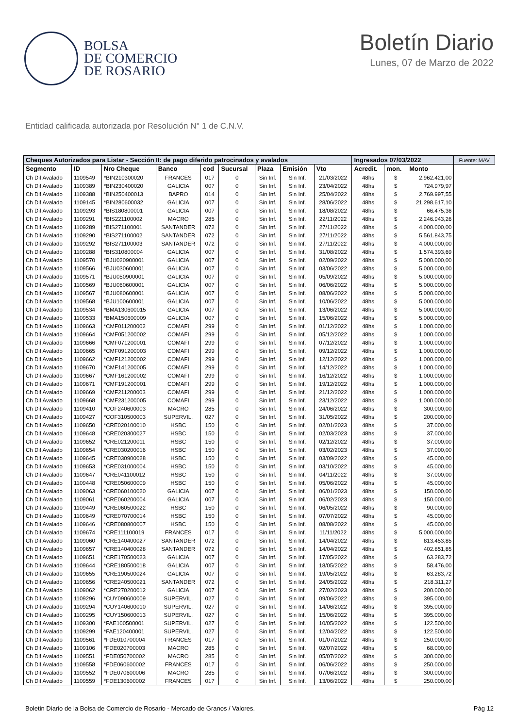BOLSA
DE COMERCIO
DE ROSARIO
Boletín Diario
Lunes, 07 de Marzo de 2022
Entidad calificada autorizada por Resolución N° 1 de C.N.V.
| Cheques Autorizados para Listar - Sección II: de pago diferido patrocinados y avalados | | | | | | | | | Ingresados 07/03/2022 | | | Fuente: MAV |
| --- | --- | --- | --- | --- | --- | --- | --- | --- | --- | --- | --- | --- |
| Segmento | ID | Nro Cheque | Banco | cod | Sucursal | Plaza | Emisión | Vto | Acredit. | mon. | Monto | |
| Ch Dif Avalado | 1109549 | *BIN210300020 | FRANCES | 017 | 0 | Sin Inf. | Sin Inf. | 21/03/2022 | 48hs | $ | 2.962.421,00 | |
| Ch Dif Avalado | 1109389 | *BIN230400020 | GALICIA | 007 | 0 | Sin Inf. | Sin Inf. | 23/04/2022 | 48hs | $ | 724.979,97 | |
| Ch Dif Avalado | 1109388 | *BIN250400013 | BAPRO | 014 | 0 | Sin Inf. | Sin Inf. | 25/04/2022 | 48hs | $ | 2.769.997,55 | |
| Ch Dif Avalado | 1109145 | *BIN280600032 | GALICIA | 007 | 0 | Sin Inf. | Sin Inf. | 28/06/2022 | 48hs | $ | 21.298.617,10 | |
| Ch Dif Avalado | 1109293 | *BIS180800001 | GALICIA | 007 | 0 | Sin Inf. | Sin Inf. | 18/08/2022 | 48hs | $ | 66.475,36 | |
| Ch Dif Avalado | 1109291 | *BIS221100002 | MACRO | 285 | 0 | Sin Inf. | Sin Inf. | 22/11/2022 | 48hs | $ | 2.246.943,26 | |
| Ch Dif Avalado | 1109289 | *BIS271100001 | SANTANDER | 072 | 0 | Sin Inf. | Sin Inf. | 27/11/2022 | 48hs | $ | 4.000.000,00 | |
| Ch Dif Avalado | 1109290 | *BIS271100002 | SANTANDER | 072 | 0 | Sin Inf. | Sin Inf. | 27/11/2022 | 48hs | $ | 5.561.843,75 | |
| Ch Dif Avalado | 1109292 | *BIS271100003 | SANTANDER | 072 | 0 | Sin Inf. | Sin Inf. | 27/11/2022 | 48hs | $ | 4.000.000,00 | |
| Ch Dif Avalado | 1109288 | *BIS310800004 | GALICIA | 007 | 0 | Sin Inf. | Sin Inf. | 31/08/2022 | 48hs | $ | 1.574.393,69 | |
| Ch Dif Avalado | 1109570 | *BJU020900001 | GALICIA | 007 | 0 | Sin Inf. | Sin Inf. | 02/09/2022 | 48hs | $ | 5.000.000,00 | |
| Ch Dif Avalado | 1109566 | *BJU030600001 | GALICIA | 007 | 0 | Sin Inf. | Sin Inf. | 03/06/2022 | 48hs | $ | 5.000.000,00 | |
| Ch Dif Avalado | 1109571 | *BJU050900001 | GALICIA | 007 | 0 | Sin Inf. | Sin Inf. | 05/09/2022 | 48hs | $ | 5.000.000,00 | |
| Ch Dif Avalado | 1109569 | *BJU060600001 | GALICIA | 007 | 0 | Sin Inf. | Sin Inf. | 06/06/2022 | 48hs | $ | 5.000.000,00 | |
| Ch Dif Avalado | 1109567 | *BJU080600001 | GALICIA | 007 | 0 | Sin Inf. | Sin Inf. | 08/06/2022 | 48hs | $ | 5.000.000,00 | |
| Ch Dif Avalado | 1109568 | *BJU100600001 | GALICIA | 007 | 0 | Sin Inf. | Sin Inf. | 10/06/2022 | 48hs | $ | 5.000.000,00 | |
| Ch Dif Avalado | 1109534 | *BMA130600015 | GALICIA | 007 | 0 | Sin Inf. | Sin Inf. | 13/06/2022 | 48hs | $ | 5.000.000,00 | |
| Ch Dif Avalado | 1109533 | *BMA150600009 | GALICIA | 007 | 0 | Sin Inf. | Sin Inf. | 15/06/2022 | 48hs | $ | 5.000.000,00 | |
| Ch Dif Avalado | 1109663 | *CMF011200002 | COMAFI | 299 | 0 | Sin Inf. | Sin Inf. | 01/12/2022 | 48hs | $ | 1.000.000,00 | |
| Ch Dif Avalado | 1109664 | *CMF051200002 | COMAFI | 299 | 0 | Sin Inf. | Sin Inf. | 05/12/2022 | 48hs | $ | 1.000.000,00 | |
| Ch Dif Avalado | 1109666 | *CMF071200001 | COMAFI | 299 | 0 | Sin Inf. | Sin Inf. | 07/12/2022 | 48hs | $ | 1.000.000,00 | |
| Ch Dif Avalado | 1109665 | *CMF091200003 | COMAFI | 299 | 0 | Sin Inf. | Sin Inf. | 09/12/2022 | 48hs | $ | 1.000.000,00 | |
| Ch Dif Avalado | 1109662 | *CMF121200002 | COMAFI | 299 | 0 | Sin Inf. | Sin Inf. | 12/12/2022 | 48hs | $ | 1.000.000,00 | |
| Ch Dif Avalado | 1109670 | *CMF141200005 | COMAFI | 299 | 0 | Sin Inf. | Sin Inf. | 14/12/2022 | 48hs | $ | 1.000.000,00 | |
| Ch Dif Avalado | 1109667 | *CMF161200002 | COMAFI | 299 | 0 | Sin Inf. | Sin Inf. | 16/12/2022 | 48hs | $ | 1.000.000,00 | |
| Ch Dif Avalado | 1109671 | *CMF191200001 | COMAFI | 299 | 0 | Sin Inf. | Sin Inf. | 19/12/2022 | 48hs | $ | 1.000.000,00 | |
| Ch Dif Avalado | 1109669 | *CMF211200003 | COMAFI | 299 | 0 | Sin Inf. | Sin Inf. | 21/12/2022 | 48hs | $ | 1.000.000,00 | |
| Ch Dif Avalado | 1109668 | *CMF231200005 | COMAFI | 299 | 0 | Sin Inf. | Sin Inf. | 23/12/2022 | 48hs | $ | 1.000.000,00 | |
| Ch Dif Avalado | 1109410 | *COF240600003 | MACRO | 285 | 0 | Sin Inf. | Sin Inf. | 24/06/2022 | 48hs | $ | 300.000,00 | |
| Ch Dif Avalado | 1109427 | *COF310500003 | SUPERVIL. | 027 | 0 | Sin Inf. | Sin Inf. | 31/05/2022 | 48hs | $ | 200.000,00 | |
| Ch Dif Avalado | 1109650 | *CRE020100010 | HSBC | 150 | 0 | Sin Inf. | Sin Inf. | 02/01/2023 | 48hs | $ | 37.000,00 | |
| Ch Dif Avalado | 1109648 | *CRE020300027 | HSBC | 150 | 0 | Sin Inf. | Sin Inf. | 02/03/2023 | 48hs | $ | 37.000,00 | |
| Ch Dif Avalado | 1109652 | *CRE021200011 | HSBC | 150 | 0 | Sin Inf. | Sin Inf. | 02/12/2022 | 48hs | $ | 37.000,00 | |
| Ch Dif Avalado | 1109654 | *CRE030200016 | HSBC | 150 | 0 | Sin Inf. | Sin Inf. | 03/02/2023 | 48hs | $ | 37.000,00 | |
| Ch Dif Avalado | 1109645 | *CRE030900028 | HSBC | 150 | 0 | Sin Inf. | Sin Inf. | 03/09/2022 | 48hs | $ | 45.000,00 | |
| Ch Dif Avalado | 1109653 | *CRE031000004 | HSBC | 150 | 0 | Sin Inf. | Sin Inf. | 03/10/2022 | 48hs | $ | 45.000,00 | |
| Ch Dif Avalado | 1109647 | *CRE041100012 | HSBC | 150 | 0 | Sin Inf. | Sin Inf. | 04/11/2022 | 48hs | $ | 37.000,00 | |
| Ch Dif Avalado | 1109448 | *CRE050600009 | HSBC | 150 | 0 | Sin Inf. | Sin Inf. | 05/06/2022 | 48hs | $ | 45.000,00 | |
| Ch Dif Avalado | 1109063 | *CRE060100020 | GALICIA | 007 | 0 | Sin Inf. | Sin Inf. | 06/01/2023 | 48hs | $ | 150.000,00 | |
| Ch Dif Avalado | 1109061 | *CRE060200004 | GALICIA | 007 | 0 | Sin Inf. | Sin Inf. | 06/02/2023 | 48hs | $ | 150.000,00 | |
| Ch Dif Avalado | 1109449 | *CRE060500022 | HSBC | 150 | 0 | Sin Inf. | Sin Inf. | 06/05/2022 | 48hs | $ | 90.000,00 | |
| Ch Dif Avalado | 1109649 | *CRE070700014 | HSBC | 150 | 0 | Sin Inf. | Sin Inf. | 07/07/2022 | 48hs | $ | 45.000,00 | |
| Ch Dif Avalado | 1109646 | *CRE080800007 | HSBC | 150 | 0 | Sin Inf. | Sin Inf. | 08/08/2022 | 48hs | $ | 45.000,00 | |
| Ch Dif Avalado | 1109674 | *CRE111100019 | FRANCES | 017 | 0 | Sin Inf. | Sin Inf. | 11/11/2022 | 48hs | $ | 5.000.000,00 | |
| Ch Dif Avalado | 1109060 | *CRE140400027 | SANTANDER | 072 | 0 | Sin Inf. | Sin Inf. | 14/04/2022 | 48hs | $ | 813.453,85 | |
| Ch Dif Avalado | 1109657 | *CRE140400028 | SANTANDER | 072 | 0 | Sin Inf. | Sin Inf. | 14/04/2022 | 48hs | $ | 402.851,85 | |
| Ch Dif Avalado | 1109651 | *CRE170500023 | GALICIA | 007 | 0 | Sin Inf. | Sin Inf. | 17/05/2022 | 48hs | $ | 63.283,72 | |
| Ch Dif Avalado | 1109644 | *CRE180500018 | GALICIA | 007 | 0 | Sin Inf. | Sin Inf. | 18/05/2022 | 48hs | $ | 58.476,00 | |
| Ch Dif Avalado | 1109655 | *CRE190500024 | GALICIA | 007 | 0 | Sin Inf. | Sin Inf. | 19/05/2022 | 48hs | $ | 63.283,72 | |
| Ch Dif Avalado | 1109656 | *CRE240500021 | SANTANDER | 072 | 0 | Sin Inf. | Sin Inf. | 24/05/2022 | 48hs | $ | 218.311,27 | |
| Ch Dif Avalado | 1109062 | *CRE270200012 | GALICIA | 007 | 0 | Sin Inf. | Sin Inf. | 27/02/2023 | 48hs | $ | 200.000,00 | |
| Ch Dif Avalado | 1109296 | *CUY090600009 | SUPERVIL. | 027 | 0 | Sin Inf. | Sin Inf. | 09/06/2022 | 48hs | $ | 395.000,00 | |
| Ch Dif Avalado | 1109294 | *CUY140600010 | SUPERVIL. | 027 | 0 | Sin Inf. | Sin Inf. | 14/06/2022 | 48hs | $ | 395.000,00 | |
| Ch Dif Avalado | 1109295 | *CUY150600013 | SUPERVIL. | 027 | 0 | Sin Inf. | Sin Inf. | 15/06/2022 | 48hs | $ | 395.000,00 | |
| Ch Dif Avalado | 1109300 | *FAE100500001 | SUPERVIL. | 027 | 0 | Sin Inf. | Sin Inf. | 10/05/2022 | 48hs | $ | 122.500,00 | |
| Ch Dif Avalado | 1109299 | *FAE120400001 | SUPERVIL. | 027 | 0 | Sin Inf. | Sin Inf. | 12/04/2022 | 48hs | $ | 122.500,00 | |
| Ch Dif Avalado | 1109561 | *FDE010700004 | FRANCES | 017 | 0 | Sin Inf. | Sin Inf. | 01/07/2022 | 48hs | $ | 250.000,00 | |
| Ch Dif Avalado | 1109106 | *FDE020700003 | MACRO | 285 | 0 | Sin Inf. | Sin Inf. | 02/07/2022 | 48hs | $ | 68.000,00 | |
| Ch Dif Avalado | 1109551 | *FDE050700002 | MACRO | 285 | 0 | Sin Inf. | Sin Inf. | 05/07/2022 | 48hs | $ | 300.000,00 | |
| Ch Dif Avalado | 1109558 | *FDE060600002 | FRANCES | 017 | 0 | Sin Inf. | Sin Inf. | 06/06/2022 | 48hs | $ | 250.000,00 | |
| Ch Dif Avalado | 1109552 | *FDE070600006 | MACRO | 285 | 0 | Sin Inf. | Sin Inf. | 07/06/2022 | 48hs | $ | 300.000,00 | |
| Ch Dif Avalado | 1109559 | *FDE130600002 | FRANCES | 017 | 0 | Sin Inf. | Sin Inf. | 13/06/2022 | 48hs | $ | 250.000,00 | |
Boletin Diario de la Bolsa de Comercio de Rosario - Mercado de Granos / Valores. Pág 12